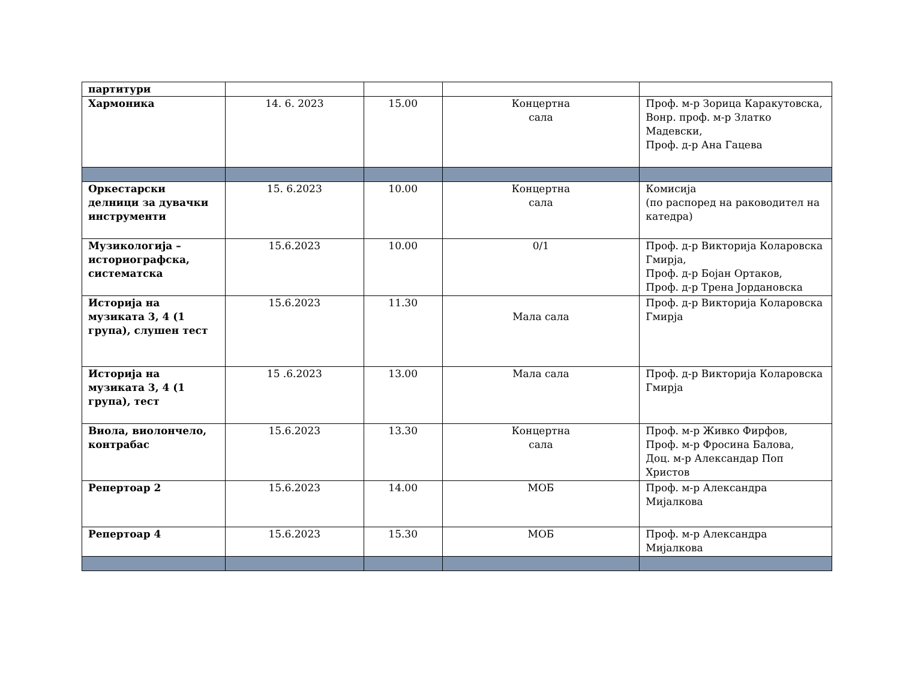| партитури | | | | |
| Хармоника | 14. 6. 2023 | 15.00 | Концертна сала | Проф. м-р Зорица Каракутовска, Вонр. проф. м-р Златко Мадевски, Проф. д-р Ана Гацева |
| Оркестарски делници за дувачки инструменти | 15. 6.2023 | 10.00 | Концертна сала | Комисија (по распоред на раководител на катедра) |
| Музикологија – историографска, систематска | 15.6.2023 | 10.00 | 0/1 | Проф. д-р Викторија Коларовска Гмирја, Проф. д-р Бојан Ортаков, Проф. д-р Трена Јордановска |
| Историја на музиката 3, 4 (1 група), слушен тест | 15.6.2023 | 11.30 | Мала сала | Проф. д-р Викторија Коларовска Гмирја |
| Историја на музиката 3, 4 (1 група), тест | 15 .6.2023 | 13.00 | Мала сала | Проф. д-р Викторија Коларовска Гмирја |
| Виола, виолончело, контрабас | 15.6.2023 | 13.30 | Концертна сала | Проф. м-р Живко Фирфов, Проф. м-р Фросина Балова, Доц. м-р Александар Поп Христов |
| Репертоар 2 | 15.6.2023 | 14.00 | МОБ | Проф. м-р Александра Мијалкова |
| Репертоар 4 | 15.6.2023 | 15.30 | МОБ | Проф. м-р Александра Мијалкова |